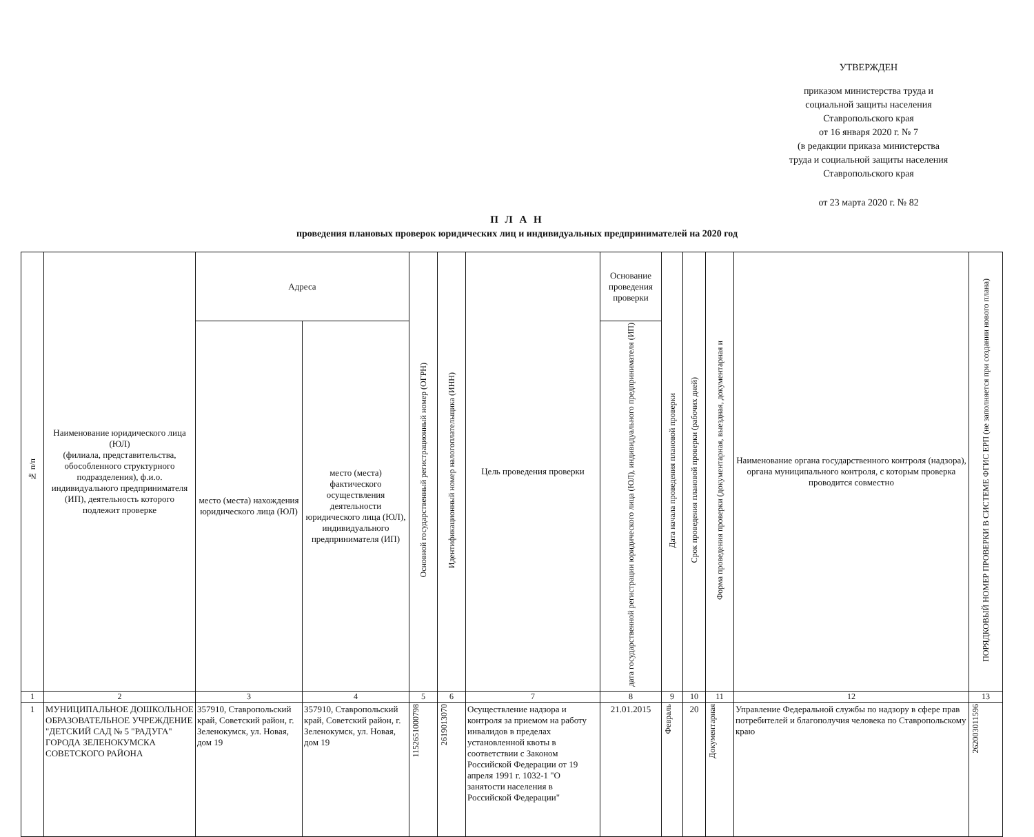УТВЕРЖДЕН
приказом министерства труда и
социальной защиты населения
Ставропольского края
от 16 января 2020 г. № 7
(в редакции приказа министерства
труда и социальной защиты населения
Ставропольского края
от 23 марта 2020 г. № 82
П Л А Н
проведения плановых проверок юридических лиц и индивидуальных предпринимателей на 2020 год
| № п/п | Наименование юридического лица (ЮЛ) (филиала, представительства, обособленного структурного подразделения), ф.и.о. индивидуального предпринимателя (ИП), деятельность которого подлежит проверке | Адреса | | Основной государственный регистрационный номер (ОГРН) | Идентификационный номер налогоплательщика (ИНН) | Цель проведения проверки | Основание проведения проверки | Дата начала проведения плановой проверки | Срок проведения плановой проверки (рабочих дней) | Форма проведения проверки (документарная, выездная, документарная и | Наименование органа государственного контроля (надзора), органа муниципального контроля, с которым проверка проводится совместно | ПОРЯДКОВЫЙ НОМЕР ПРОВЕРКИ В СИСТЕМЕ ФГИС ЕРП (не заполняется при создании нового плана) |
| --- | --- | --- | --- | --- | --- | --- | --- | --- | --- | --- | --- | --- |
| | | место (места) нахождения юридического лица (ЮЛ) | место (места) фактического осуществления деятельности юридического лица (ЮЛ), индивидуального предпринимателя (ИП) | | | | дата государственной регистрации юридического лица (ЮЛ), индивидуального предпринимателя (ИП) | | | | | |
| 1 | 2 | 3 | 4 | 5 | 6 | 7 | 8 | 9 | 10 | 11 | 12 | 13 |
| 1 | МУНИЦИПАЛЬНОЕ ДОШКОЛЬНОЕ ОБРАЗОВАТЕЛЬНОЕ УЧРЕЖДЕНИЕ "ДЕТСКИЙ САД № 5 "РАДУГА" ГОРОДА ЗЕЛЕНОКУМСКА СОВЕТСКОГО РАЙОНА | 357910, Ставропольский край, Советский район, г. Зеленокумск, ул. Новая, дом 19 | 357910, Ставропольский край, Советский район, г. Зеленокумск, ул. Новая, дом 19 | 1152651000798 | 2619013070 | Осуществление надзора и контроля за приемом на работу инвалидов в пределах установленной квоты в соответствии с Законом Российской Федерации от 19 апреля 1991 г. 1032-1 "О занятости населения в Российской Федерации" | 21.01.2015 | Февраль | 20 | Документарная | Управление Федеральной службы по надзору в сфере прав потребителей и благополучия человека по Ставропольскому краю | 262003011596 |